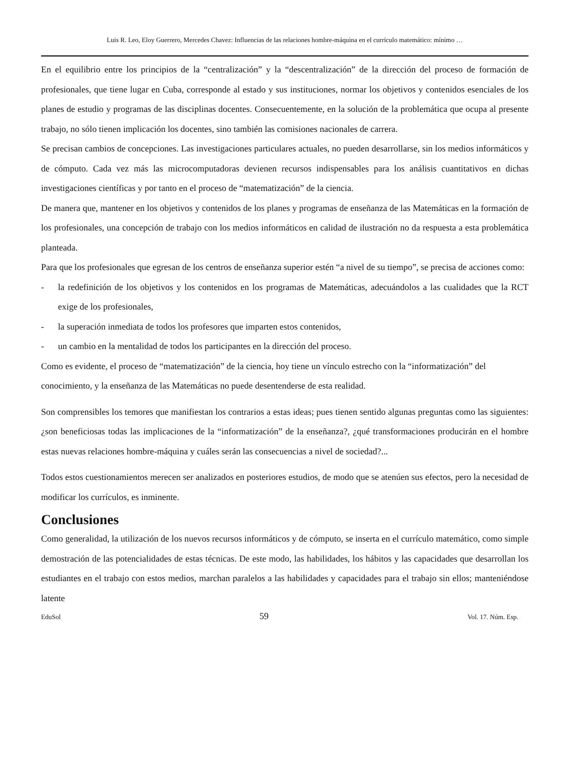Luis R. Leo, Eloy Guerrero, Mercedes Chavez: Influencias de las relaciones hombre-máquina en el currículo matemático: mínimo …
En el equilibrio entre los principios de la “centralización” y la “descentralización” de la dirección del proceso de formación de profesionales, que tiene lugar en Cuba, corresponde al estado y sus instituciones, normar los objetivos y contenidos esenciales de los planes de estudio y programas de las disciplinas docentes. Consecuentemente, en la solución de la problemática que ocupa al presente trabajo, no sólo tienen implicación los docentes, sino también las comisiones nacionales de carrera.
Se precisan cambios de concepciones. Las investigaciones particulares actuales, no pueden desarrollarse, sin los medios informáticos y de cómputo. Cada vez más las microcomputadoras devienen recursos indispensables para los análisis cuantitativos en dichas investigaciones científicas y por tanto en el proceso de “matematización” de la ciencia.
De manera que, mantener en los objetivos y contenidos de los planes y programas de enseñanza de las Matemáticas en la formación de los profesionales, una concepción de trabajo con los medios informáticos en calidad de ilustración no da respuesta a esta problemática planteada.
Para que los profesionales que egresan de los centros de enseñanza superior estén “a nivel de su tiempo”, se precisa de acciones como:
- la redefinición de los objetivos y los contenidos en los programas de Matemáticas, adecuándolos a las cualidades que la RCT exige de los profesionales,
- la superación inmediata de todos los profesores que imparten estos contenidos,
- un cambio en la mentalidad de todos los participantes en la dirección del proceso.
Como es evidente, el proceso de “matematización” de la ciencia, hoy tiene un vínculo estrecho con la “informatización” del conocimiento, y la enseñanza de las Matemáticas no puede desentenderse de esta realidad.
Son comprensibles los temores que manifiestan los contrarios a estas ideas; pues tienen sentido algunas preguntas como las siguientes: ¿son beneficiosas todas las implicaciones de la “informatización” de la enseñanza?, ¿qué transformaciones producirán en el hombre estas nuevas relaciones hombre-máquina y cuáles serán las consecuencias a nivel de sociedad?...
Todos estos cuestionamientos merecen ser analizados en posteriores estudios, de modo que se atenúen sus efectos, pero la necesidad de modificar los currículos, es inminente.
Conclusiones
Como generalidad, la utilización de los nuevos recursos informáticos y de cómputo, se inserta en el currículo matemático, como simple demostración de las potencialidades de estas técnicas. De este modo, las habilidades, los hábitos y las capacidades que desarrollan los estudiantes en el trabajo con estos medios, marchan paralelos a las habilidades y capacidades para el trabajo sin ellos; manteniéndose latente
EduSol 59 Vol. 17. Núm. Esp.